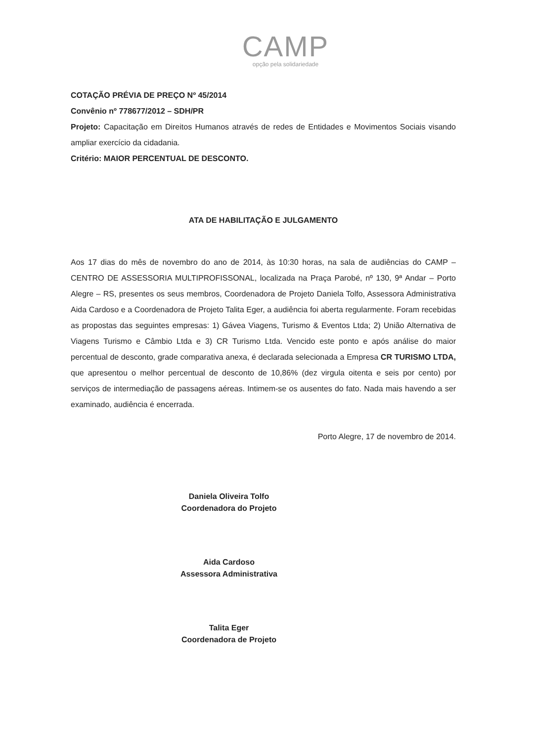CAMP
opção pela solidariedade
COTAÇÃO PRÉVIA DE PREÇO Nº 45/2014
Convênio nº 778677/2012 – SDH/PR
Projeto: Capacitação em Direitos Humanos através de redes de Entidades e Movimentos Sociais visando ampliar exercício da cidadania.
Critério: MAIOR PERCENTUAL DE DESCONTO.
ATA DE HABILITAÇÃO E JULGAMENTO
Aos 17 dias do mês de novembro do ano de 2014, às 10:30 horas, na sala de audiências do CAMP – CENTRO DE ASSESSORIA MULTIPROFISSONAL, localizada na Praça Parobé, nº 130, 9ª Andar – Porto Alegre – RS, presentes os seus membros, Coordenadora de Projeto Daniela Tolfo, Assessora Administrativa Aida Cardoso e a Coordenadora de Projeto Talita Eger, a audiência foi aberta regularmente. Foram recebidas as propostas das seguintes empresas: 1) Gávea Viagens, Turismo & Eventos Ltda; 2) União Alternativa de Viagens Turismo e Câmbio Ltda e 3) CR Turismo Ltda. Vencido este ponto e após análise do maior percentual de desconto, grade comparativa anexa, é declarada selecionada a Empresa CR TURISMO LTDA, que apresentou o melhor percentual de desconto de 10,86% (dez virgula oitenta e seis por cento) por serviços de intermediação de passagens aéreas. Intimem-se os ausentes do fato. Nada mais havendo a ser examinado, audiência é encerrada.
Porto Alegre, 17 de novembro de 2014.
Daniela Oliveira Tolfo
Coordenadora do Projeto
Aida Cardoso
Assessora Administrativa
Talita Eger
Coordenadora de Projeto